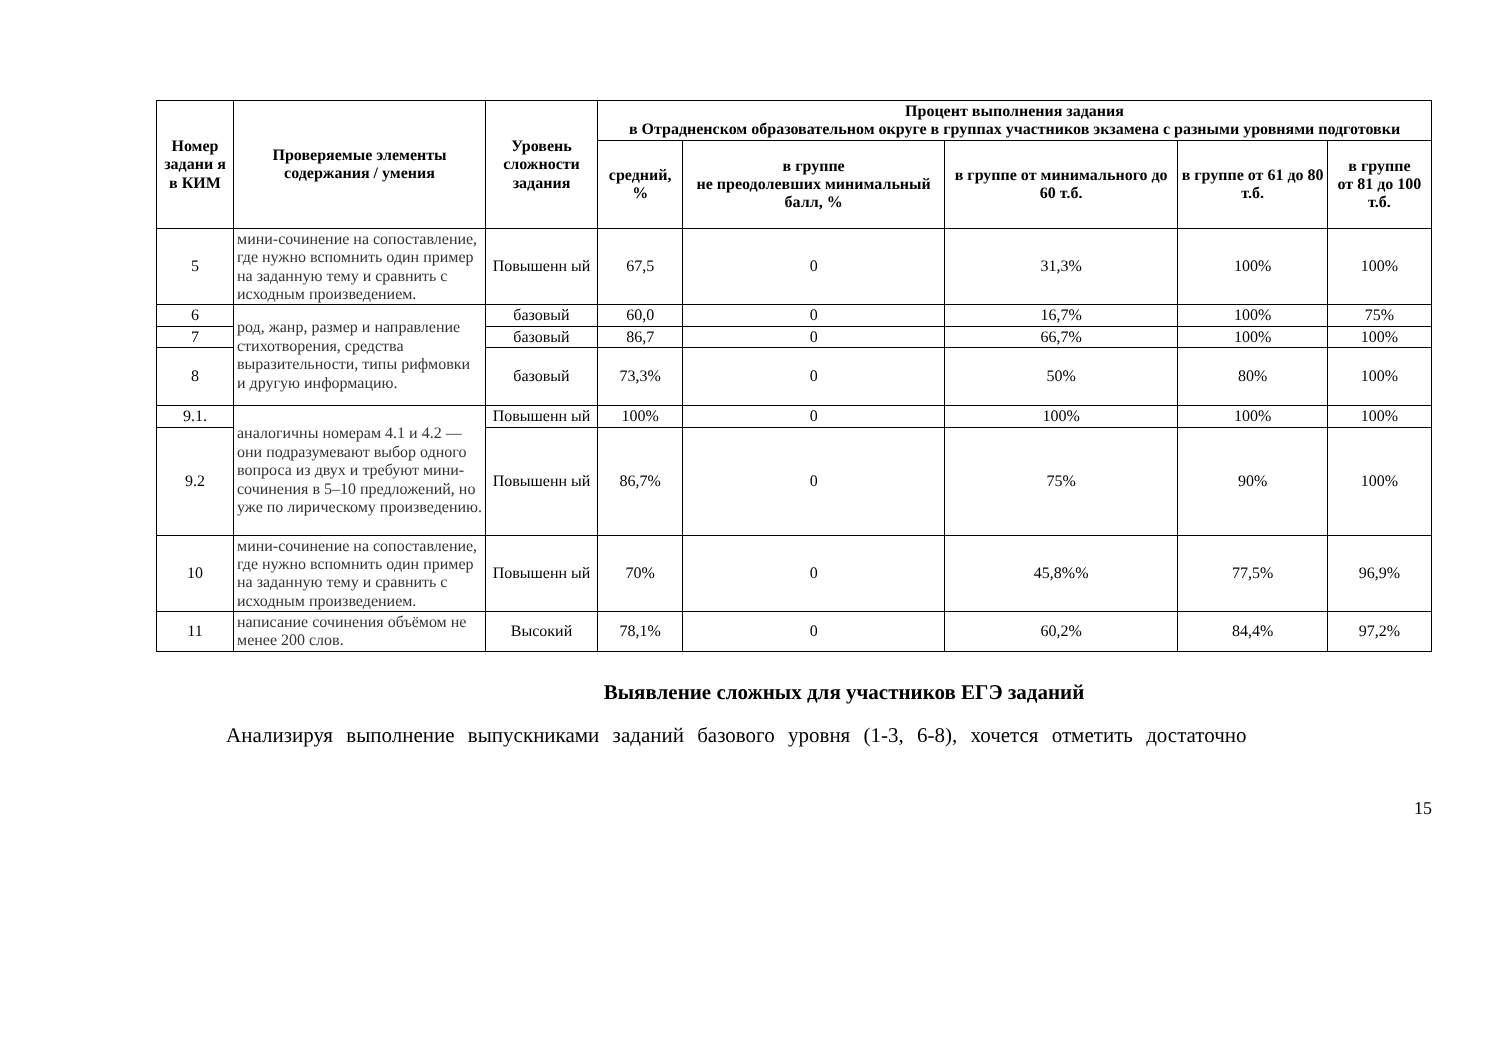| Номер задани я в КИМ | Проверяемые элементы содержания / умения | Уровень сложности задания | Процент выполнения задания в Отрадненском образовательном округе в группах участников экзамена с разными уровнями подготовки | | | | |
| --- | --- | --- | --- | --- | --- | --- | --- |
| | | | средний, % | в группе не преодолевших минимальный балл, % | в группе от минимального до 60 т.б. | в группе от 61 до 80 т.б. | в группе от 81 до 100 т.б. |
| 5 | мини-сочинение на сопоставление, где нужно вспомнить один пример на заданную тему и сравнить с исходным произведением. | Повышенн ый | 67,5 | 0 | 31,3% | 100% | 100% |
| 6 | род, жанр, размер и направление стихотворения, средства выразительности, типы рифмовки и другую информацию. | базовый | 60,0 | 0 | 16,7% | 100% | 75% |
| 7 | | базовый | 86,7 | 0 | 66,7% | 100% | 100% |
| 8 | | базовый | 73,3% | 0 | 50% | 80% | 100% |
| 9.1. | аналогичны номерам 4.1 и 4.2 — они подразумевают выбор одного вопроса из двух и требуют мини-сочинения в 5–10 предложений, но уже по лирическому произведению. | Повышенн ый | 100% | 0 | 100% | 100% | 100% |
| 9.2 | | Повышенн ый | 86,7% | 0 | 75% | 90% | 100% |
| 10 | мини-сочинение на сопоставление, где нужно вспомнить один пример на заданную тему и сравнить с исходным произведением. | Повышенн ый | 70% | 0 | 45,8%% | 77,5% | 96,9% |
| 11 | написание сочинения объёмом не менее 200 слов. | Высокий | 78,1% | 0 | 60,2% | 84,4% | 97,2% |
Выявление сложных для участников ЕГЭ заданий
Анализируя выполнение выпускниками заданий базового уровня (1-3, 6-8), хочется отметить достаточно
15